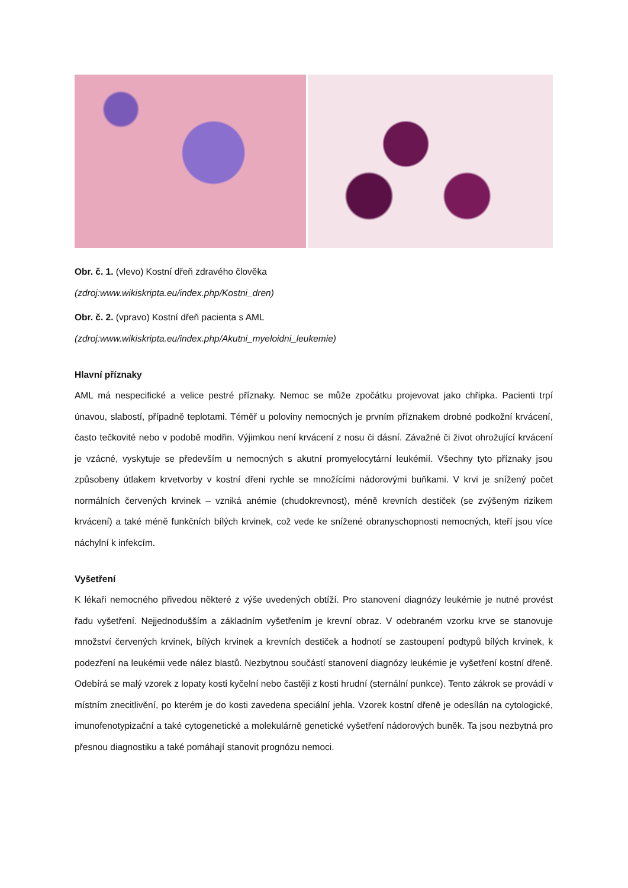Obr. č. 1. (vlevo) Kostní dřeň zdravého člověka
(zdroj:www.wikiskripta.eu/index.php/Kostni_dren)
Obr. č. 2. (vpravo) Kostní dřeň pacienta s AML
(zdroj:www.wikiskripta.eu/index.php/Akutni_myeloidni_leukemie)
Hlavní příznaky
AML má nespecifické a velice pestré příznaky. Nemoc se může zpočátku projevovat jako chřipka. Pacienti trpí únavou, slabostí, případně teplotami. Téměř u poloviny nemocných je prvním příznakem drobné podkožní krvácení, často tečkovité nebo v podobě modřin. Výjimkou není krvácení z nosu či dásní. Závažné či život ohrožující krvácení je vzácné, vyskytuje se především u nemocných s akutní promyelocytární leukémií. Všechny tyto příznaky jsou způsobeny útlakem krvetvorby v kostní dřeni rychle se množícími nádorovými buňkami. V krvi je snížený počet normálních červených krvinek – vzniká anémie (chudokrevnost), méně krevních destiček (se zvýšeným rizikem krvácení) a také méně funkčních bílých krvinek, což vede ke snížené obranyschopnosti nemocných, kteří jsou více náchylní k infekcím.
Vyšetření
K lékaři nemocného přivedou některé z výše uvedených obtíží. Pro stanovení diagnózy leukémie je nutné provést řadu vyšetření. Nejjednodušším a základním vyšetřením je krevní obraz. V odebraném vzorku krve se stanovuje množství červených krvinek, bílých krvinek a krevních destiček a hodnotí se zastoupení podtypů bílých krvinek, k podezření na leukémii vede nález blastů. Nezbytnou součástí stanovení diagnózy leukémie je vyšetření kostní dřeně. Odebírá se malý vzorek z lopaty kosti kyčelní nebo častěji z kosti hrudní (sternální punkce). Tento zákrok se provádí v místním znecitlivění, po kterém je do kosti zavedena speciální jehla. Vzorek kostní dřeně je odesílán na cytologické, imunofenotypizační a také cytogenetické a molekulárně genetické vyšetření nádorových buněk. Ta jsou nezbytná pro přesnou diagnostiku a také pomáhají stanovit prognózu nemoci.